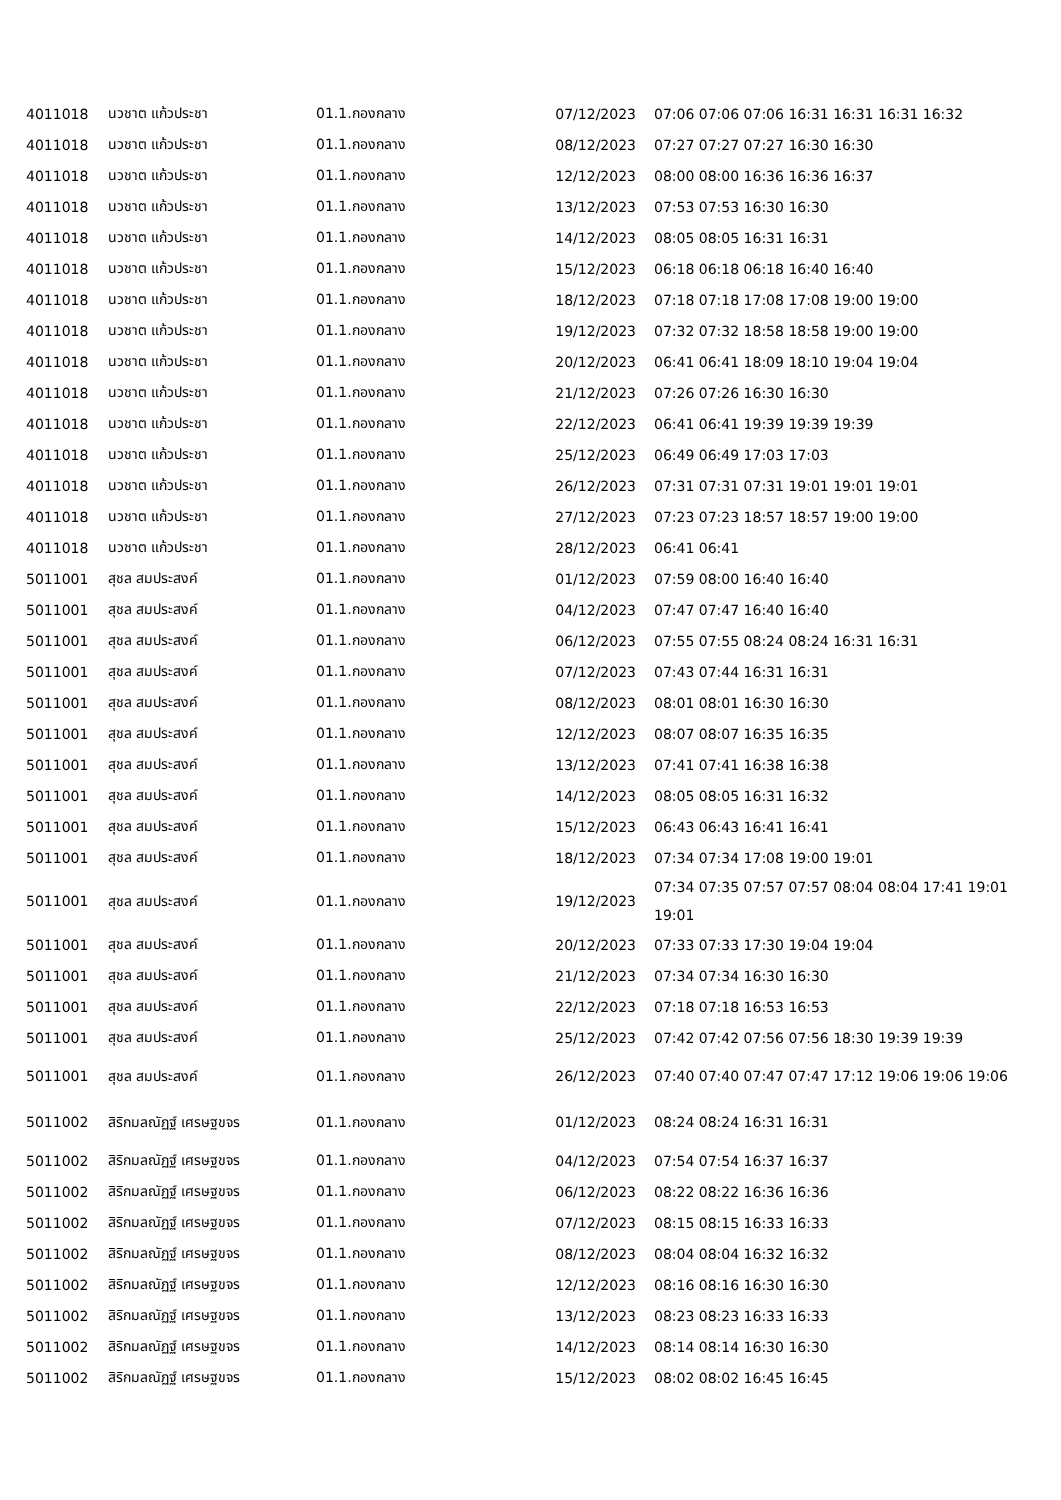| 4011018 | นวชาต แก้วประชา | 01.1.กองกลาง | 07/12/2023 | 07:06 07:06 07:06 16:31 16:31 16:31 16:32 |
| 4011018 | นวชาต แก้วประชา | 01.1.กองกลาง | 08/12/2023 | 07:27 07:27 07:27 16:30 16:30 |
| 4011018 | นวชาต แก้วประชา | 01.1.กองกลาง | 12/12/2023 | 08:00 08:00 16:36 16:36 16:37 |
| 4011018 | นวชาต แก้วประชา | 01.1.กองกลาง | 13/12/2023 | 07:53 07:53 16:30 16:30 |
| 4011018 | นวชาต แก้วประชา | 01.1.กองกลาง | 14/12/2023 | 08:05 08:05 16:31 16:31 |
| 4011018 | นวชาต แก้วประชา | 01.1.กองกลาง | 15/12/2023 | 06:18 06:18 06:18 16:40 16:40 |
| 4011018 | นวชาต แก้วประชา | 01.1.กองกลาง | 18/12/2023 | 07:18 07:18 17:08 17:08 19:00 19:00 |
| 4011018 | นวชาต แก้วประชา | 01.1.กองกลาง | 19/12/2023 | 07:32 07:32 18:58 18:58 19:00 19:00 |
| 4011018 | นวชาต แก้วประชา | 01.1.กองกลาง | 20/12/2023 | 06:41 06:41 18:09 18:10 19:04 19:04 |
| 4011018 | นวชาต แก้วประชา | 01.1.กองกลาง | 21/12/2023 | 07:26 07:26 16:30 16:30 |
| 4011018 | นวชาต แก้วประชา | 01.1.กองกลาง | 22/12/2023 | 06:41 06:41 19:39 19:39 19:39 |
| 4011018 | นวชาต แก้วประชา | 01.1.กองกลาง | 25/12/2023 | 06:49 06:49 17:03 17:03 |
| 4011018 | นวชาต แก้วประชา | 01.1.กองกลาง | 26/12/2023 | 07:31 07:31 07:31 19:01 19:01 19:01 |
| 4011018 | นวชาต แก้วประชา | 01.1.กองกลาง | 27/12/2023 | 07:23 07:23 18:57 18:57 19:00 19:00 |
| 4011018 | นวชาต แก้วประชา | 01.1.กองกลาง | 28/12/2023 | 06:41 06:41 |
| 5011001 | สุชล สมประสงค์ | 01.1.กองกลาง | 01/12/2023 | 07:59 08:00 16:40 16:40 |
| 5011001 | สุชล สมประสงค์ | 01.1.กองกลาง | 04/12/2023 | 07:47 07:47 16:40 16:40 |
| 5011001 | สุชล สมประสงค์ | 01.1.กองกลาง | 06/12/2023 | 07:55 07:55 08:24 08:24 16:31 16:31 |
| 5011001 | สุชล สมประสงค์ | 01.1.กองกลาง | 07/12/2023 | 07:43 07:44 16:31 16:31 |
| 5011001 | สุชล สมประสงค์ | 01.1.กองกลาง | 08/12/2023 | 08:01 08:01 16:30 16:30 |
| 5011001 | สุชล สมประสงค์ | 01.1.กองกลาง | 12/12/2023 | 08:07 08:07 16:35 16:35 |
| 5011001 | สุชล สมประสงค์ | 01.1.กองกลาง | 13/12/2023 | 07:41 07:41 16:38 16:38 |
| 5011001 | สุชล สมประสงค์ | 01.1.กองกลาง | 14/12/2023 | 08:05 08:05 16:31 16:32 |
| 5011001 | สุชล สมประสงค์ | 01.1.กองกลาง | 15/12/2023 | 06:43 06:43 16:41 16:41 |
| 5011001 | สุชล สมประสงค์ | 01.1.กองกลาง | 18/12/2023 | 07:34 07:34 17:08 19:00 19:01 |
| 5011001 | สุชล สมประสงค์ | 01.1.กองกลาง | 19/12/2023 | 07:34 07:35 07:57 07:57 08:04 08:04 17:41 19:01 19:01 |
| 5011001 | สุชล สมประสงค์ | 01.1.กองกลาง | 20/12/2023 | 07:33 07:33 17:30 19:04 19:04 |
| 5011001 | สุชล สมประสงค์ | 01.1.กองกลาง | 21/12/2023 | 07:34 07:34 16:30 16:30 |
| 5011001 | สุชล สมประสงค์ | 01.1.กองกลาง | 22/12/2023 | 07:18 07:18 16:53 16:53 |
| 5011001 | สุชล สมประสงค์ | 01.1.กองกลาง | 25/12/2023 | 07:42 07:42 07:56 07:56 18:30 19:39 19:39 |
| 5011001 | สุชล สมประสงค์ | 01.1.กองกลาง | 26/12/2023 | 07:40 07:40 07:47 07:47 17:12 19:06 19:06 19:06 |
| 5011002 | สิริกมลณัฏฐ์ เศรษฐขจร | 01.1.กองกลาง | 01/12/2023 | 08:24 08:24 16:31 16:31 |
| 5011002 | สิริกมลณัฏฐ์ เศรษฐขจร | 01.1.กองกลาง | 04/12/2023 | 07:54 07:54 16:37 16:37 |
| 5011002 | สิริกมลณัฏฐ์ เศรษฐขจร | 01.1.กองกลาง | 06/12/2023 | 08:22 08:22 16:36 16:36 |
| 5011002 | สิริกมลณัฏฐ์ เศรษฐขจร | 01.1.กองกลาง | 07/12/2023 | 08:15 08:15 16:33 16:33 |
| 5011002 | สิริกมลณัฏฐ์ เศรษฐขจร | 01.1.กองกลาง | 08/12/2023 | 08:04 08:04 16:32 16:32 |
| 5011002 | สิริกมลณัฏฐ์ เศรษฐขจร | 01.1.กองกลาง | 12/12/2023 | 08:16 08:16 16:30 16:30 |
| 5011002 | สิริกมลณัฏฐ์ เศรษฐขจร | 01.1.กองกลาง | 13/12/2023 | 08:23 08:23 16:33 16:33 |
| 5011002 | สิริกมลณัฏฐ์ เศรษฐขจร | 01.1.กองกลาง | 14/12/2023 | 08:14 08:14 16:30 16:30 |
| 5011002 | สิริกมลณัฏฐ์ เศรษฐขจร | 01.1.กองกลาง | 15/12/2023 | 08:02 08:02 16:45 16:45 |